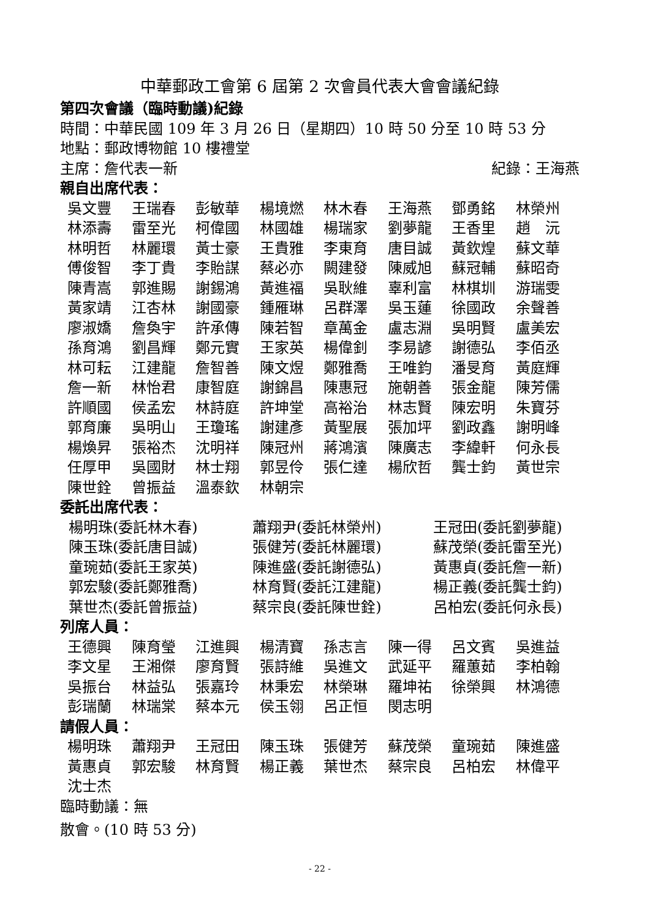中華郵政工會第 6 屆第 2 次會員代表大會會議紀錄
第四次會議（臨時動議)紀錄
時間：中華民國 109 年 3 月 26 日（星期四）10 時 50 分至 10 時 53 分
地點：郵政博物館 10 樓禮堂
主席：詹代表一新 紀錄：王海燕
親自出席代表：
吳文豐 王瑞春 彭敏華 楊境燃 林木春 王海燕 鄧勇銘 林榮州
林添壽 雷至光 柯偉國 林國雄 楊瑞家 劉夢龍 王香里 趙　沅
林明哲 林麗環 黃士豪 王貴雅 李東育 唐目誠 黃欽煌 蘇文華
傅俊智 李丁貴 李貽謀 蔡必亦 闕建發 陳威旭 蘇冠輔 蘇昭奇
陳青嵩 郭進賜 謝錫鴻 黃進福 吳耿維 辜利富 林棋圳 游瑞雯
黃家靖 江杏林 謝國豪 鍾雁琳 呂群澤 吳玉蓮 徐國政 余聲善
廖淑嬌 詹奐宇 許承傳 陳若智 章萬金 盧志淵 吳明賢 盧美宏
孫育鴻 劉昌輝 鄭元實 王家英 楊偉釗 李易諺 謝德弘 李佰丞
林可耘 江建龍 詹智善 陳文煜 鄭雅喬 王唯鈞 潘旻育 黃庭輝
詹一新 林怡君 康智庭 謝錦昌 陳惠冠 施朝善 張金龍 陳芳儒
許順國 侯孟宏 林詩庭 許坤堂 高裕治 林志賢 陳宏明 朱寶芬
郭育廉 吳明山 王瓊瑤 謝建彥 黃聖展 張加坪 劉政鑫 謝明峰
楊煥昇 張裕杰 沈明祥 陳冠州 蔣鴻濱 陳廣志 李緯軒 何永長
任厚甲 吳國財 林士翔 郭昱伶 張仁達 楊欣哲 龔士鈞 黃世宗
陳世銓 曾振益 溫泰欽 林朝宗
委託出席代表：
楊明珠(委託林木春) 蕭翔尹(委託林榮州) 王冠田(委託劉夢龍)
陳玉珠(委託唐目誠) 張健芳(委託林麗環) 蘇茂榮(委託雷至光)
童琬茹(委託王家英) 陳進盛(委託謝德弘) 黃惠貞(委託詹一新)
郭宏駿(委託鄭雅喬) 林育賢(委託江建龍) 楊正義(委託龔士鈞)
葉世杰(委託曾振益) 蔡宗良(委託陳世銓) 呂柏宏(委託何永長)
列席人員：
王德興 陳育瑩 江進興 楊清寶 孫志言 陳一得 呂文賓 吳進益
李文星 王湘傑 廖育賢 張詩維 吳進文 武延平 羅蕙茹 李柏翰
吳振台 林益弘 張嘉玲 林秉宏 林榮琳 羅坤祐 徐榮興 林鴻德
彭瑞蘭 林瑞棠 蔡本元 侯玉翎 呂正恒 閔志明
請假人員：
楊明珠 蕭翔尹 王冠田 陳玉珠 張健芳 蘇茂榮 童琬茹 陳進盛
黃惠貞 郭宏駿 林育賢 楊正義 葉世杰 蔡宗良 呂柏宏 林偉平
沈士杰
臨時動議：無
散會。(10 時 53 分)
- 22 -